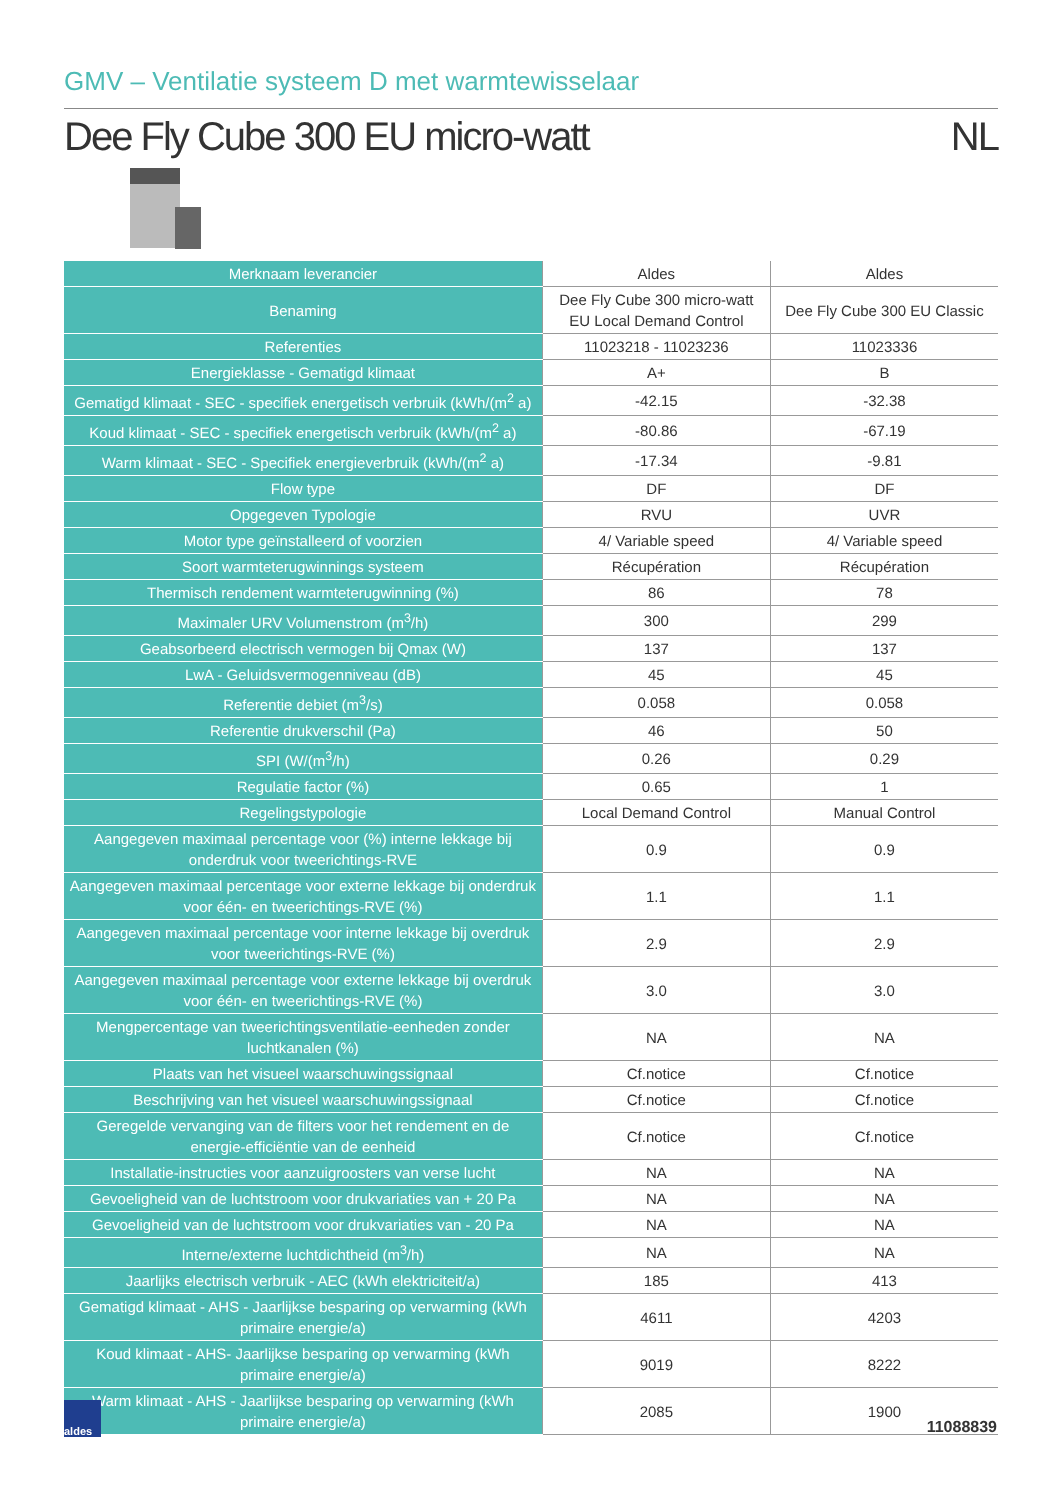GMV – Ventilatie systeem D met warmtewisselaar
Dee Fly Cube 300 EU micro-watt NL
| Merknaam leverancier | Aldes | Aldes |
| Benaming | Dee Fly Cube 300 micro-watt EU Local Demand Control | Dee Fly Cube 300 EU Classic |
| Referenties | 11023218 - 11023236 | 11023336 |
| Energieklasse - Gematigd klimaat | A+ | B |
| Gematigd klimaat - SEC - specifiek energetisch verbruik (kWh/(m<sup>2</sup> a) | -42.15 | -32.38 |
| Koud klimaat - SEC - specifiek energetisch verbruik (kWh/(m<sup>2</sup> a) | -80.86 | -67.19 |
| Warm klimaat - SEC - Specifiek energieverbruik (kWh/(m<sup>2</sup> a) | -17.34 | -9.81 |
| Flow type | DF | DF |
| Opgegeven Typologie | RVU | UVR |
| Motor type geïnstalleerd of voorzien | 4/ Variable speed | 4/ Variable speed |
| Soort warmteterugwinnings systeem | Récupération | Récupération |
| Thermisch rendement warmteterugwinning (%) | 86 | 78 |
| Maximaler URV Volumenstrom (m<sup>3</sup>/h) | 300 | 299 |
| Geabsorbeerd electrisch vermogen bij Qmax (W) | 137 | 137 |
| LwA - Geluidsvermogenniveau (dB) | 45 | 45 |
| Referentie debiet (m<sup>3</sup>/s) | 0.058 | 0.058 |
| Referentie drukverschil (Pa) | 46 | 50 |
| SPI (W/(m<sup>3</sup>/h) | 0.26 | 0.29 |
| Regulatie factor (%) | 0.65 | 1 |
| Regelingstypologie | Local Demand Control | Manual Control |
| Aangegeven maximaal percentage voor (%) interne lekkage bij onderdruk voor tweerichtings-RVE | 0.9 | 0.9 |
| Aangegeven maximaal percentage voor externe lekkage bij onderdruk voor één- en tweerichtings-RVE (%) | 1.1 | 1.1 |
| Aangegeven maximaal percentage voor interne lekkage bij overdruk voor tweerichtings-RVE (%) | 2.9 | 2.9 |
| Aangegeven maximaal percentage voor externe lekkage bij overdruk voor één- en tweerichtings-RVE (%) | 3.0 | 3.0 |
| Mengpercentage van tweerichtingsventilatie-eenheden zonder luchtkanalen (%) | NA | NA |
| Plaats van het visueel waarschuwingssignaal | Cf.notice | Cf.notice |
| Beschrijving van het visueel waarschuwingssignaal | Cf.notice | Cf.notice |
| Geregelde vervanging van de filters voor het rendement en de energie-efficiëntie van de eenheid | Cf.notice | Cf.notice |
| Installatie-instructies voor aanzuigroosters van verse lucht | NA | NA |
| Gevoeligheid van de luchtstroom voor drukvariaties van + 20 Pa | NA | NA |
| Gevoeligheid van de luchtstroom voor drukvariaties van - 20 Pa | NA | NA |
| Interne/externe luchtdichtheid (m<sup>3</sup>/h) | NA | NA |
| Jaarlijks electrisch verbruik - AEC (kWh elektriciteit/a) | 185 | 413 |
| Gematigd klimaat - AHS - Jaarlijkse besparing op verwarming (kWh primaire energie/a) | 4611 | 4203 |
| Koud klimaat - AHS- Jaarlijkse besparing op verwarming (kWh primaire energie/a) | 9019 | 8222 |
| Warm klimaat - AHS - Jaarlijkse besparing op verwarming (kWh primaire energie/a) | 2085 | 1900 |
aldes
11088839